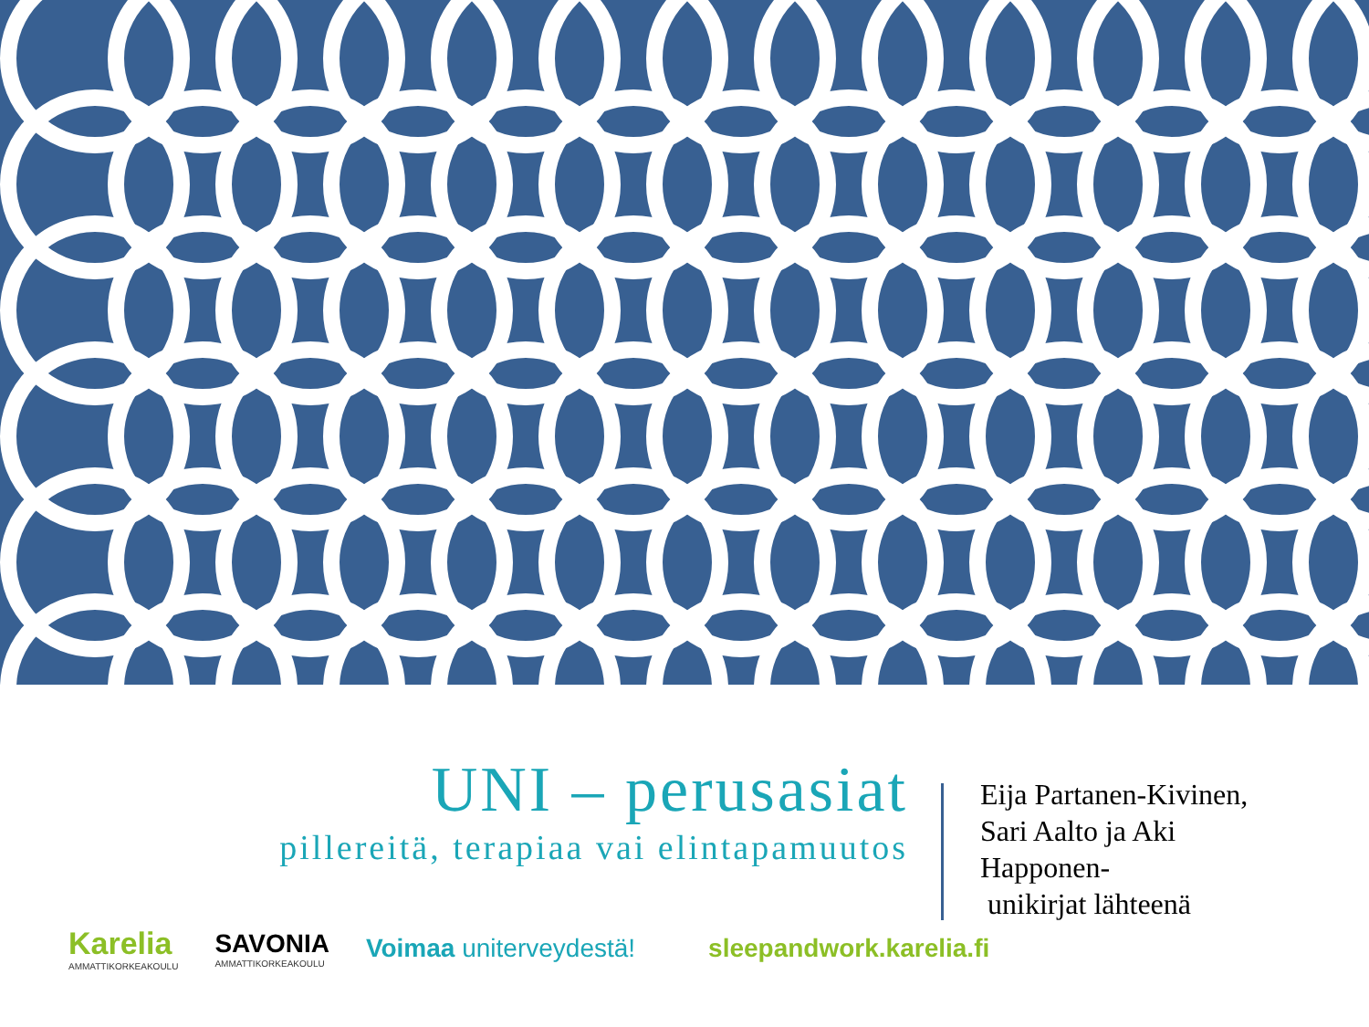UNI – perusasiat
pillereitä, terapiaa vai elintapamuutos
Eija Partanen-Kivinen,
Sari Aalto ja Aki
Happonen-
unikirjat lähteenä
Karelia
AMMATTIKORKEAKOULU
SAVONIA
AMMATTIKORKEAKOULU
Voimaa uniterveydestä! sleepandwork.karelia.fi